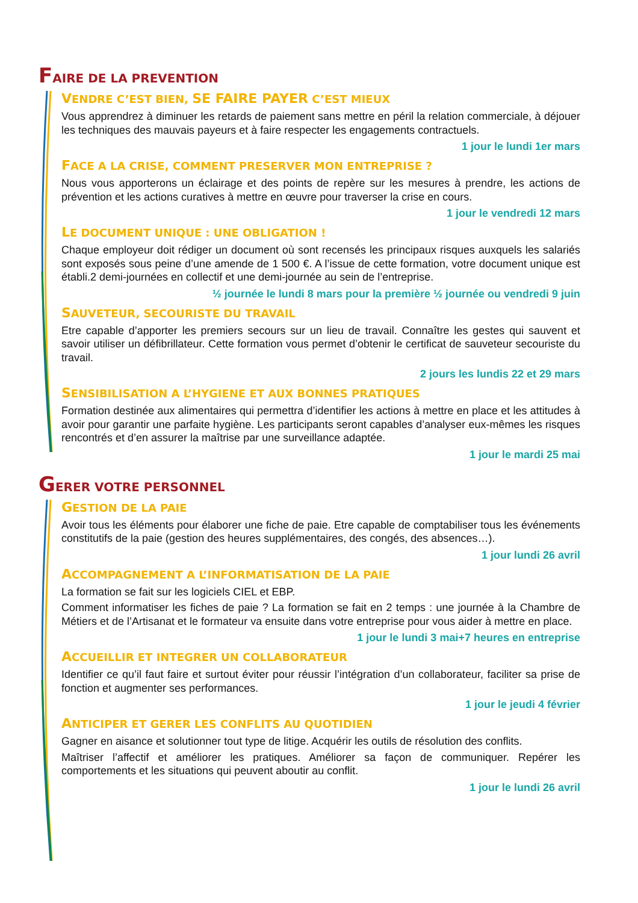FAIRE DE LA PREVENTION
VENDRE C’EST BIEN, SE FAIRE PAYER C’EST MIEUX
Vous apprendrez à diminuer les retards de paiement sans mettre en péril la relation commerciale, à déjouer les techniques des mauvais payeurs et à faire respecter les engagements contractuels.
1 jour le lundi 1er mars
FACE A LA CRISE, COMMENT PRESERVER MON ENTREPRISE ?
Nous vous apporterons un éclairage et des points de repère sur les mesures à prendre, les actions de prévention et les actions curatives à mettre en œuvre pour traverser la crise en cours.
1 jour le vendredi 12 mars
LE DOCUMENT UNIQUE : UNE OBLIGATION !
Chaque employeur doit rédiger un document où sont recensés les principaux risques auxquels les salariés sont exposés sous peine d’une amende de 1 500 €. A l’issue de cette formation, votre document unique est établi.2 demi-journées en collectif et une demi-journée au sein de l’entreprise.
½ journée le lundi 8 mars pour la première ½ journée ou vendredi 9 juin
SAUVETEUR, SECOURISTE DU TRAVAIL
Etre capable d’apporter les premiers secours sur un lieu de travail. Connaître les gestes qui sauvent et savoir utiliser un défibrillateur. Cette formation vous permet d’obtenir le certificat de sauveteur secouriste du travail.
2 jours les lundis 22 et 29 mars
SENSIBILISATION A L’HYGIENE ET AUX BONNES PRATIQUES
Formation destinée aux alimentaires qui permettra d’identifier les actions à mettre en place et les attitudes à avoir pour garantir une parfaite hygiène. Les participants seront capables d’analyser eux-mêmes les risques rencontrés et d’en assurer la maîtrise par une surveillance adaptée.
1 jour le mardi 25 mai
GERER VOTRE PERSONNEL
GESTION DE LA PAIE
Avoir tous les éléments pour élaborer une fiche de paie. Etre capable de comptabiliser tous les événements constitutifs de la paie (gestion des heures supplémentaires, des congés, des absences…).
1 jour lundi 26 avril
ACCOMPAGNEMENT A L’INFORMATISATION DE LA PAIE
La formation se fait sur les logiciels CIEL et EBP.
Comment informatiser les fiches de paie ? La formation se fait en 2 temps : une journée à la Chambre de Métiers et de l’Artisanat et le formateur va ensuite dans votre entreprise pour vous aider à mettre en place.
1 jour le lundi 3 mai+7 heures en entreprise
ACCUEILLIR ET INTEGRER UN COLLABORATEUR
Identifier ce qu’il faut faire et surtout éviter pour réussir l’intégration d’un collaborateur, faciliter sa prise de fonction et augmenter ses performances.
1 jour le jeudi 4 février
ANTICIPER ET GERER LES CONFLITS AU QUOTIDIEN
Gagner en aisance et solutionner tout type de litige. Acquérir les outils de résolution des conflits.
Maîtriser l’affectif et améliorer les pratiques. Améliorer sa façon de communiquer. Repérer les comportements et les situations qui peuvent aboutir au conflit.
1 jour le lundi 26 avril